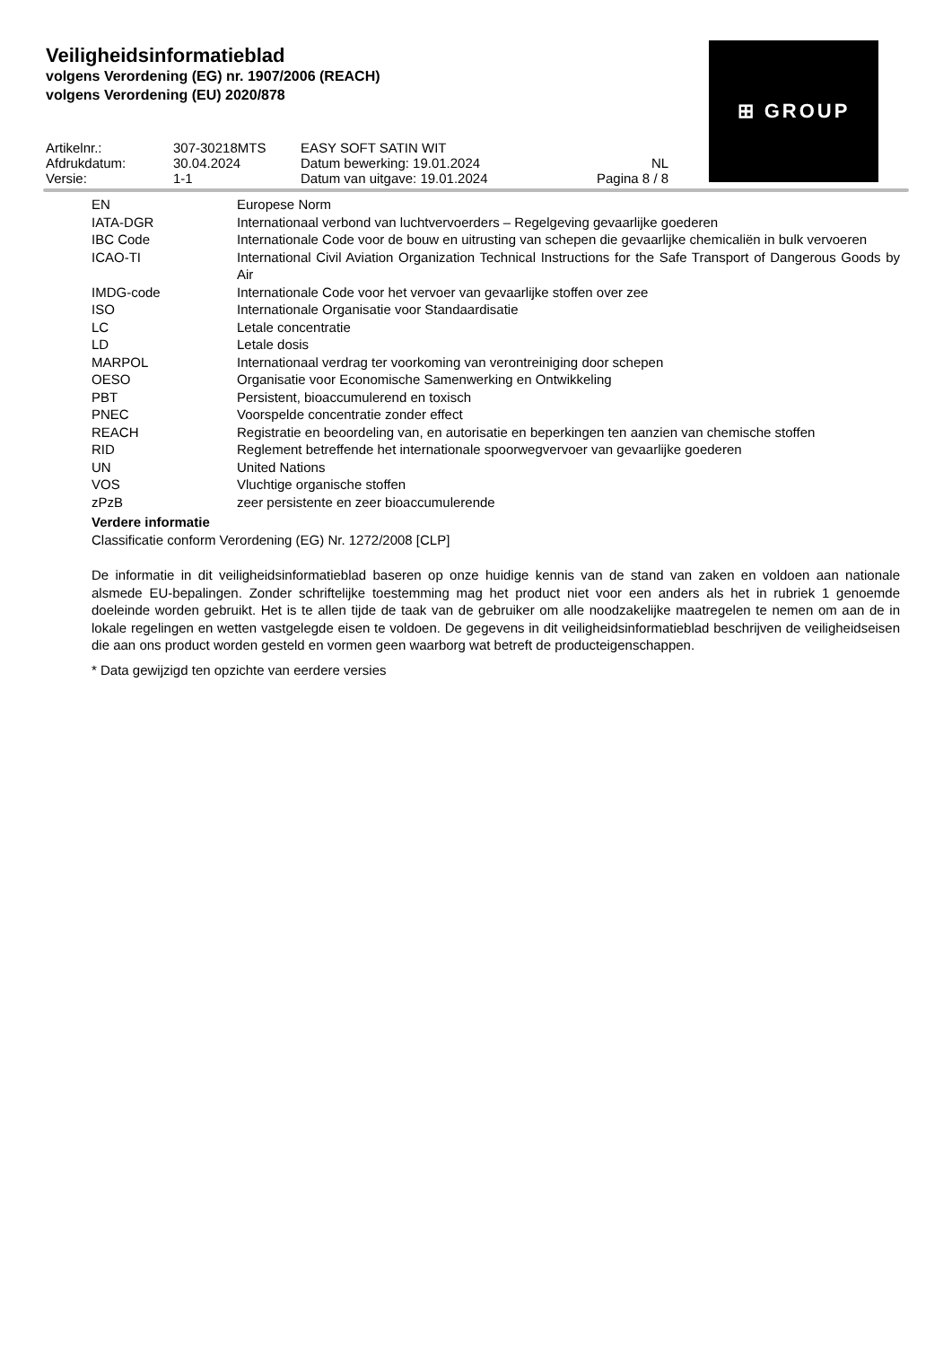Veiligheidsinformatieblad
volgens Verordening (EG) nr. 1907/2006 (REACH)
volgens Verordening (EU) 2020/878
⊞ GROUP
| Artikelnr.: | 307-30218MTS | EASY SOFT SATIN WIT | |
| Afdrukdatum: | 30.04.2024 | Datum bewerking: 19.01.2024 | NL |
| Versie: | 1-1 | Datum van uitgave: 19.01.2024 | Pagina 8 / 8 |
| EN | Europese Norm |
| IATA-DGR | Internationaal verbond van luchtvervoerders – Regelgeving gevaarlijke goederen |
| IBC Code | Internationale Code voor de bouw en uitrusting van schepen die gevaarlijke chemicaliën in bulk vervoeren |
| ICAO-TI | International Civil Aviation Organization Technical Instructions for the Safe Transport of Dangerous Goods by Air |
| IMDG-code | Internationale Code voor het vervoer van gevaarlijke stoffen over zee |
| ISO | Internationale Organisatie voor Standaardisatie |
| LC | Letale concentratie |
| LD | Letale dosis |
| MARPOL | Internationaal verdrag ter voorkoming van verontreiniging door schepen |
| OESO | Organisatie voor Economische Samenwerking en Ontwikkeling |
| PBT | Persistent, bioaccumulerend en toxisch |
| PNEC | Voorspelde concentratie zonder effect |
| REACH | Registratie en beoordeling van, en autorisatie en beperkingen ten aanzien van chemische stoffen |
| RID | Reglement betreffende het internationale spoorwegvervoer van gevaarlijke goederen |
| UN | United Nations |
| VOS | Vluchtige organische stoffen |
| zPzB | zeer persistente en zeer bioaccumulerende |
Verdere informatie
Classificatie conform Verordening (EG) Nr. 1272/2008 [CLP]
De informatie in dit veiligheidsinformatieblad baseren op onze huidige kennis van de stand van zaken en voldoen aan nationale alsmede EU-bepalingen. Zonder schriftelijke toestemming mag het product niet voor een anders als het in rubriek 1 genoemde doeleinde worden gebruikt. Het is te allen tijde de taak van de gebruiker om alle noodzakelijke maatregelen te nemen om aan de in lokale regelingen en wetten vastgelegde eisen te voldoen. De gegevens in dit veiligheidsinformatieblad beschrijven de veiligheidseisen die aan ons product worden gesteld en vormen geen waarborg wat betreft de producteigenschappen.
* Data gewijzigd ten opzichte van eerdere versies